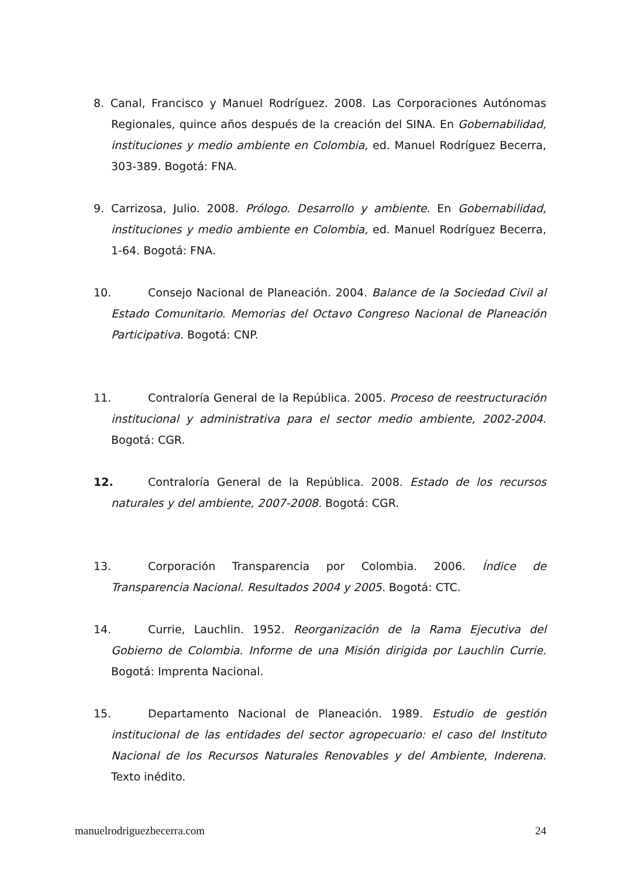8. Canal, Francisco y Manuel Rodríguez. 2008. Las Corporaciones Autónomas Regionales, quince años después de la creación del SINA. En Gobernabilidad, instituciones y medio ambiente en Colombia, ed. Manuel Rodríguez Becerra, 303-389. Bogotá: FNA.
9. Carrizosa, Julio. 2008. Prólogo. Desarrollo y ambiente. En Gobernabilidad, instituciones y medio ambiente en Colombia, ed. Manuel Rodríguez Becerra, 1-64. Bogotá: FNA.
10. Consejo Nacional de Planeación. 2004. Balance de la Sociedad Civil al Estado Comunitario. Memorias del Octavo Congreso Nacional de Planeación Participativa. Bogotá: CNP.
11. Contraloría General de la República. 2005. Proceso de reestructuración institucional y administrativa para el sector medio ambiente, 2002-2004. Bogotá: CGR.
12. Contraloría General de la República. 2008. Estado de los recursos naturales y del ambiente, 2007-2008. Bogotá: CGR.
13. Corporación Transparencia por Colombia. 2006. Índice de Transparencia Nacional. Resultados 2004 y 2005. Bogotá: CTC.
14. Currie, Lauchlin. 1952. Reorganización de la Rama Ejecutiva del Gobierno de Colombia. Informe de una Misión dirigida por Lauchlin Currie. Bogotá: Imprenta Nacional.
15. Departamento Nacional de Planeación. 1989. Estudio de gestión institucional de las entidades del sector agropecuario: el caso del Instituto Nacional de los Recursos Naturales Renovables y del Ambiente, Inderena. Texto inédito.
manuelrodriguezbecerra.com 24